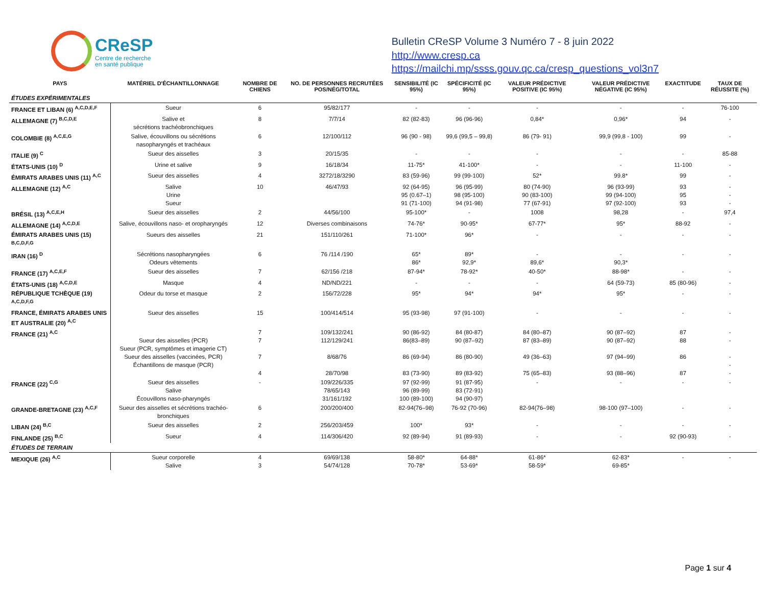CReSP
Centre de recherche
en santé publique
Bulletin CReSP Volume 3 Numéro 7 - 8 juin 2022
http://www.cresp.ca
https://mailchi.mp/ssss.gouv.qc.ca/cresp_questions_vol3n7
| PAYS | MATÉRIEL D'ÉCHANTILLONNAGE | NOMBRE DE CHIENS | NO. DE PERSONNES RECRUTÉES POS/NÉG/TOTAL | SENSIBILITÉ (IC 95%) | SPÉCIFICITÉ (IC 95%) | VALEUR PRÉDICTIVE POSITIVE (IC 95%) | VALEUR PRÉDICTIVE NÉGATIVE (IC 95%) | EXACTITUDE | TAUX DE RÉUSSITE (%) |
| --- | --- | --- | --- | --- | --- | --- | --- | --- | --- |
| ÉTUDES EXPÉRIMENTALES | | | | | | | | | |
| FRANCE ET LIBAN (6) <sup>A,C,D,E,F</sup> | Sueur | 6 | 95/82/177 | - | - | - | - | - | 76-100 |
| ALLEMAGNE (7) <sup>B,C,D,E</sup> | Salive et sécrétions trachéobronchiques | 8 | 7/7/14 | 82 (82-83) | 96 (96-96) | 0,84* | 0,96* | 94 | - |
| COLOMBIE (8) <sup>A,C,E,G</sup> | Salive, écouvillons ou sécrétions nasopharyngés et trachéaux | 6 | 12/100/112 | 96 (90 - 98) | 99,6 (99,5 – 99,8) | 86 (79- 91) | 99,9 (99,8 - 100) | 99 | - |
| ITALIE (9) <sup>C</sup> | Sueur des aisselles | 3 | 20/15/35 | - | - | - | - | - | 85-88 |
| ÉTATS-UNIS (10) <sup>D</sup> | Urine et salive | 9 | 16/18/34 | 11-75* | 41-100* | - | - | 11-100 | - |
| ÉMIRATS ARABES UNIS (11) <sup>A,C</sup> | Sueur des aisselles | 4 | 3272/18/3290 | 83 (59-96) | 99 (99-100) | 52* | 99.8* | 99 | - |
| ALLEMAGNE (12) <sup>A,C</sup> | Salive Urine Sueur | 10 | 46/47/93 | 92 (64-95) 95 (0.67–1) 91 (71-100) | 96 (95-99) 98 (95-100) 94 (91-98) | 80 (74-90) 90 (83-100) 77 (67-91) | 96 (93-99) 99 (94-100) 97 (92-100) | 93 95 93 | - - - |
| BRÉSIL (13) <sup>A,C,E,H</sup> | Sueur des aisselles | 2 | 44/56/100 | 95-100* | - | 1008 | 98,28 | - | 97,4 |
| ALLEMAGNE (14) <sup>A,C,D,E</sup> | Salive, écouvillons naso- et oropharyngés | 12 | Diverses combinaisons | 74-76* | 90-95* | 67-77* | 95* | 88-92 | - |
| ÉMIRATS ARABES UNIS (15) <sup>B,C,D,F,G</sup> | Sueurs des aisselles | 21 | 151/110/261 | 71-100* | 96* | - | - | - | - |
| IRAN (16) <sup>D</sup> | Sécrétions nasopharyngées Odeurs vêtements | 6 | 76 /114 /190 | 65* 86* | 89* 92,9* | - 89,6* | - 90,3* | - | - |
| FRANCE (17) <sup>A,C,E,F</sup> | Sueur des aisselles | 7 | 62/156 /218 | 87-94* | 78-92* | 40-50* | 88-98* | - | - |
| ÉTATS-UNIS (18) <sup>A,C,D,E</sup> | Masque | 4 | ND/ND/221 | - | - | - | 64 (59-73) | 85 (80-96) | - |
| RÉPUBLIQUE TCHÈQUE (19) <sup>A,C,D,F,G</sup> | Odeur du torse et masque | 2 | 156/72/228 | 95* | 94* | 94* | 95* | - | - |
| FRANCE, ÉMIRATS ARABES UNIS ET AUSTRALIE (20) <sup>A,C</sup> | Sueur des aisselles | 15 | 100/414/514 | 95 (93-98) | 97 (91-100) | - | - | - | - |
| FRANCE (21) <sup>A,C</sup> | Sueur des aisselles (PCR) Sueur (PCR, symptômes et imagerie CT) Sueur des aisselles (vaccinées, PCR) Échantillons de masque (PCR) | 7 7 7 4 | 109/132/241 112/129/241 8/68/76 28/70/98 | 90 (86-92) 86(83–89) 86 (69-94) 83 (73-90) | 84 (80-87) 90 (87–92) 86 (80-90) 89 (83-92) | 84 (80–87) 87 (83–89) 49 (36–63) 75 (65–83) | 90 (87–92) 90 (87–92) 97 (94–99) 93 (88–96) | 87 88 86 87 | - - - - - |
| FRANCE (22) <sup>C,G</sup> | Sueur des aisselles Salive Écouvillons naso-pharyngés | - | 109/226/335 78/65/143 31/161/192 | 97 (92-99) 96 (89-99) 100 (89-100) | 91 (87-95) 83 (72-91) 94 (90-97) | - | - | - | - |
| GRANDE-BRETAGNE (23) <sup>A,C,F</sup> | Sueur des aisselles et sécrétions trachéo-bronchiques | 6 | 200/200/400 | 82-94(76–98) | 76-92 (70-96) | 82-94(76–98) | 98-100 (97–100) | - | - |
| LIBAN (24) <sup>B,C</sup> | Sueur des aisselles | 2 | 256/203/459 | 100* | 93* | - | - | - | - |
| FINLANDE (25) <sup>B,C</sup> | Sueur | 4 | 114/306/420 | 92 (89-94) | 91 (89-93) | - | - | 92 (90-93) | - |
| ÉTUDES DE TERRAIN | | | | | | | | | |
| MEXIQUE (26) <sup>A,C</sup> | Sueur corporelle Salive | 4 3 | 69/69/138 54/74/128 | 58-80* 70-78* | 64-88* 53-69* | 61-86* 58-59* | 62-83* 69-85* | - | - |
Page 1 sur 4